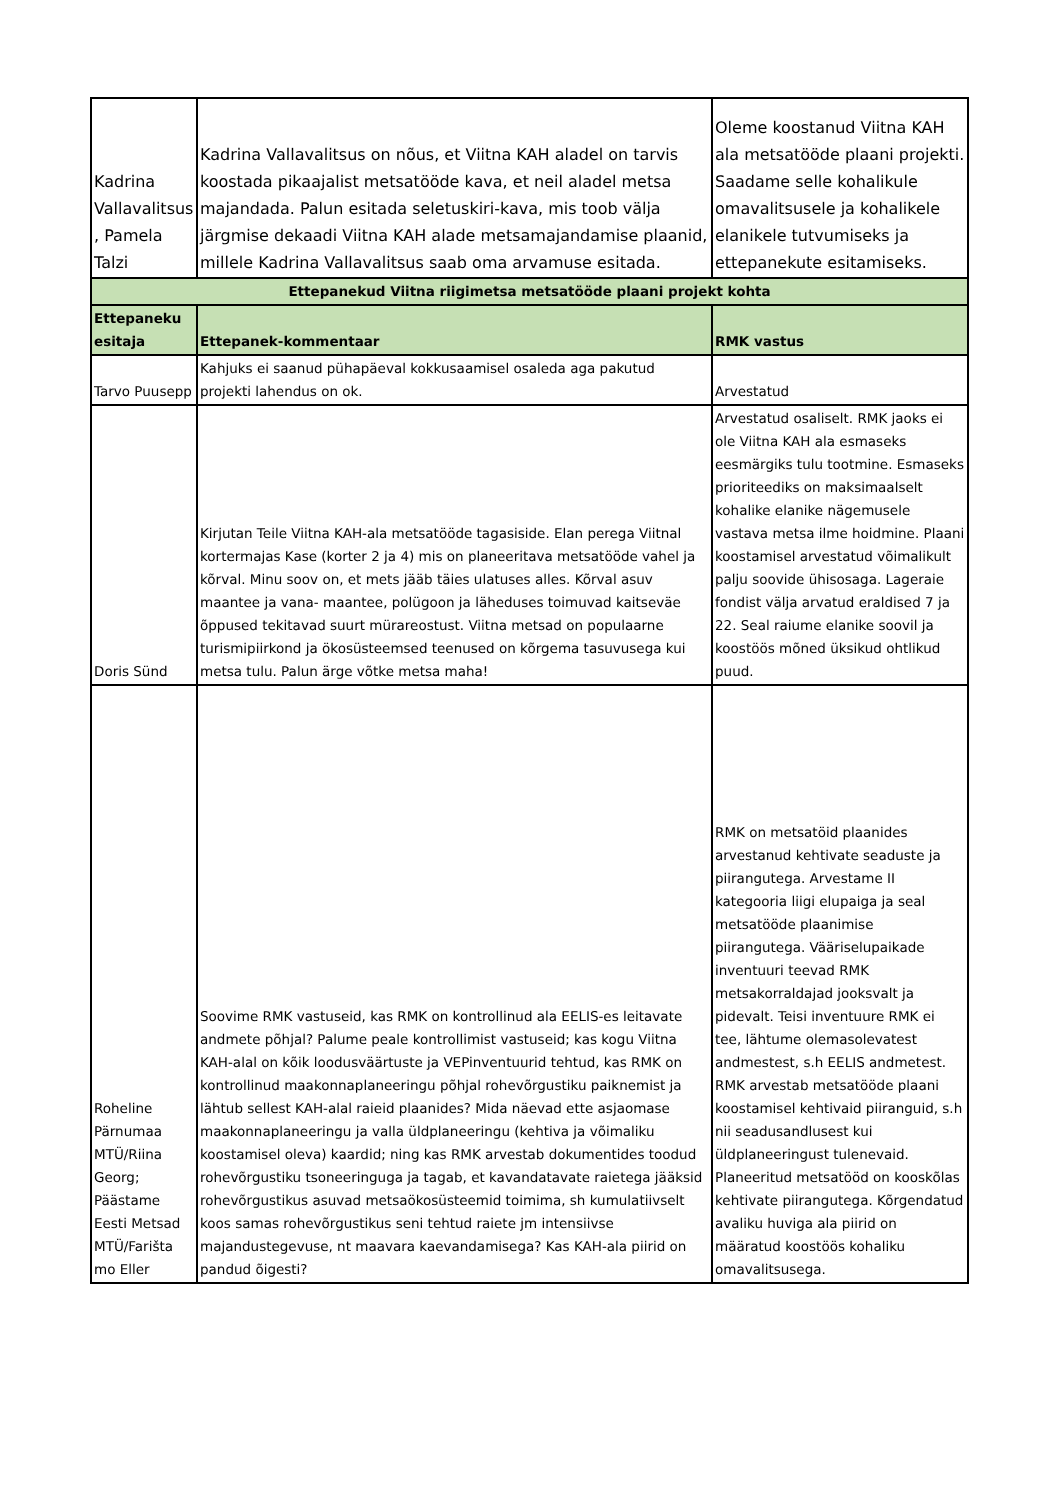| Kadrina Vallavalitsus , Pamela Talzi | Kadrina Vallavalitsus on nõus, et Viitna KAH aladel on tarvis koostada pikaajalist metsatööde kava, et neil aladel metsa majandada. Palun esitada seletuskiri-kava, mis toob välja järgmise dekaadi Viitna KAH alade metsamajandamise plaanid, millele Kadrina Vallavalitsus saab oma arvamuse esitada. | Oleme koostanud Viitna KAH ala metsatööde plaani projekti. Saadame selle kohalikule omavalitsusele ja kohalikele elanikele tutvumiseks ja ettepanekute esitamiseks. |
| Ettepanekud Viitna riigimetsa metsatööde plaani projekt kohta | | |
| Ettepaneku esitaja | Ettepanek-kommentaar | RMK vastus |
| Tarvo Puusepp | Kahjuks ei saanud pühapäeval kokkusaamisel osaleda aga pakutud projekti lahendus on ok. | Arvestatud |
| Doris Sünd | Kirjutan Teile Viitna KAH-ala metsatööde tagasiside. Elan perega Viitnal kortermajas Kase (korter 2 ja 4) mis on planeeritava metsatööde vahel ja kõrval. Minu soov on, et mets jääb täies ulatuses alles. Kõrval asuv maantee ja vana- maantee, polügoon ja läheduses toimuvad kaitseväe õppused tekitavad suurt mürareostust. Viitna metsad on populaarne turismipiirkond ja ökosüsteemsed teenused on kõrgema tasuvusega kui metsa tulu. Palun ärge võtke metsa maha! | Arvestatud osaliselt. RMK jaoks ei ole Viitna KAH ala esmaseks eesmärgiks tulu tootmine. Esmaseks prioriteediks on maksimaalselt kohalike elanike nägemusele vastava metsa ilme hoidmine. Plaani koostamisel arvestatud võimalikult palju soovide ühisosaga. Lageraie fondist välja arvatud eraldised 7 ja 22. Seal raiume elanike soovil ja koostöös mõned üksikud ohtlikud puud. |
| Roheline Pärnumaa MTÜ/Riina Georg; Päästame Eesti Metsad MTÜ/Farišta mo Eller | Soovime RMK vastuseid, kas RMK on kontrollinud ala EELIS-es leitavate andmete põhjal? Palume peale kontrollimist vastuseid; kas kogu Viitna KAH-alal on kõik loodusväärtuste ja VEPinventuurid tehtud, kas RMK on kontrollinud maakonnaplaneeringu põhjal rohevõrgustiku paiknemist ja lähtub sellest KAH-alal raieid plaanides? Mida näevad ette asjaomase maakonnaplaneeringu ja valla üldplaneeringu (kehtiva ja võimaliku koostamisel oleva) kaardid; ning kas RMK arvestab dokumentides toodud rohevõrgustiku tsoneeringuga ja tagab, et kavandatavate raietega jääksid rohevõrgustikus asuvad metsaökosüsteemid toimima, sh kumulatiivselt koos samas rohevõrgustikus seni tehtud raiete jm intensiivse majandustegevuse, nt maavara kaevandamisega? Kas KAH-ala piirid on pandud õigesti? | RMK on metsatöid plaanides arvestanud kehtivate seaduste ja piirangutega. Arvestame II kategooria liigi elupaiga ja seal metsatööde plaanimise piirangutega. Vääriselupaikade inventuuri teevad RMK metsakorraldajad jooksvalt ja pidevalt. Teisi inventuure RMK ei tee, lähtume olemasolevatest andmestest, s.h EELIS andmetest. RMK arvestab metsatööde plaani koostamisel kehtivaid piiranguid, s.h nii seadusandlusest kui üldplaneeringust tulenevaid. Planeeritud metsatööd on kooskõlas kehtivate piirangutega. Kõrgendatud avaliku huviga ala piirid on määratud koostöös kohaliku omavalitsusega. |